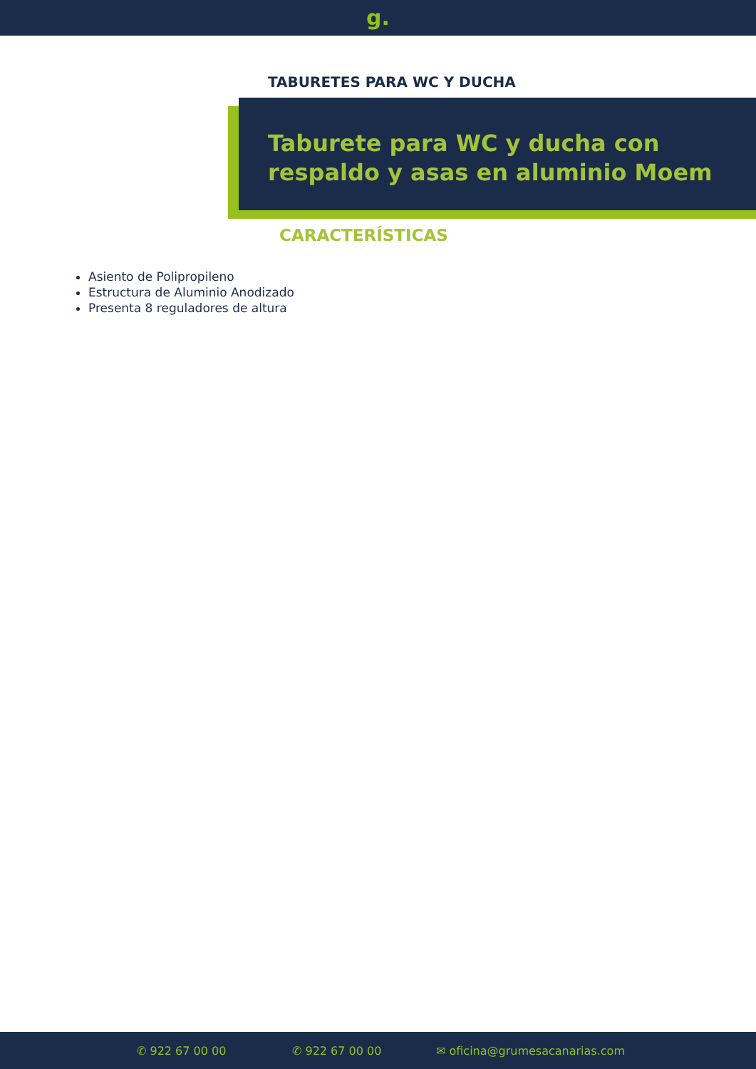g.
TABURETES PARA WC Y DUCHA
Taburete para WC y ducha con respaldo y asas en aluminio Moem
CARACTERÍSTICAS
Asiento de Polipropileno
Estructura de Aluminio Anodizado
Presenta 8 reguladores de altura
✆ 922 67 00 00 ✆ 922 67 00 00 ✉ oficina@grumesacanarias.com